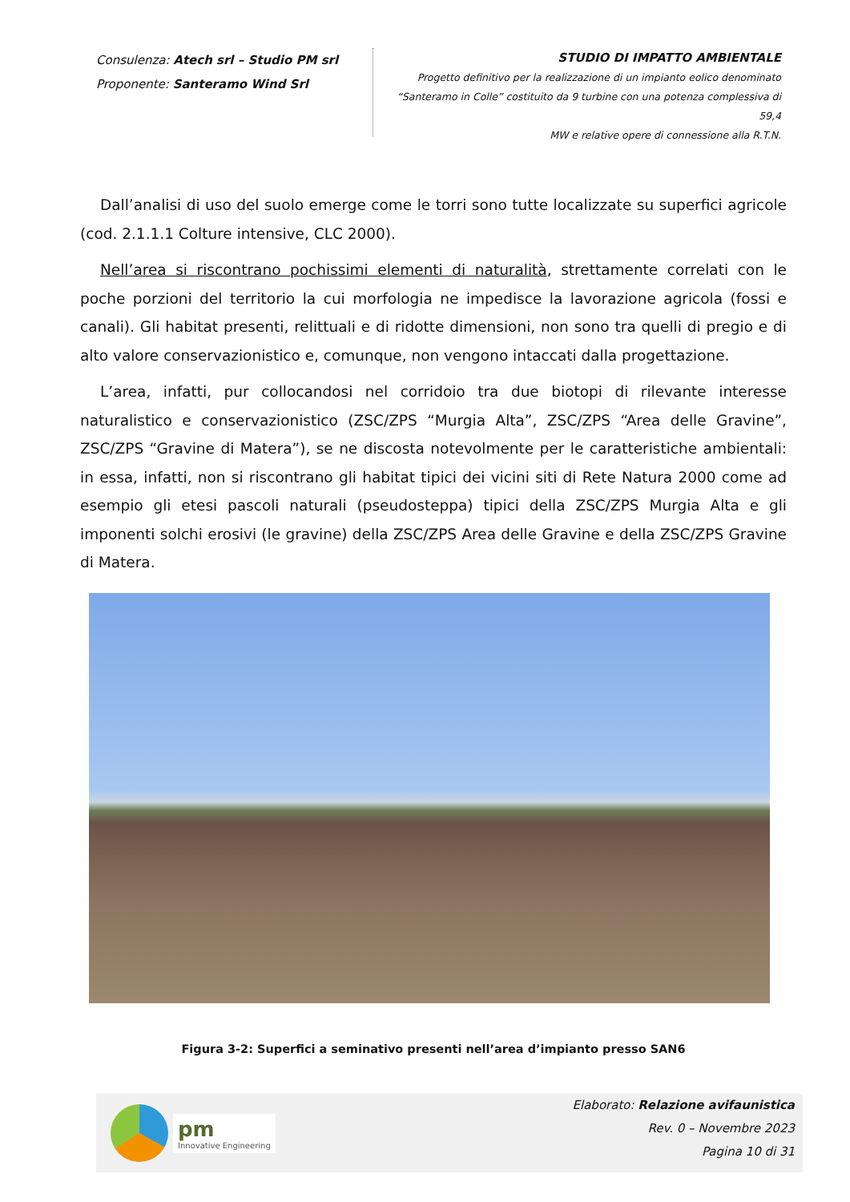Consulenza: Atech srl – Studio PM srl
Proponente: Santeramo Wind Srl
STUDIO DI IMPATTO AMBIENTALE
Progetto definitivo per la realizzazione di un impianto eolico denominato
“Santeramo in Colle” costituito da 9 turbine con una potenza complessiva di 59,4
MW e relative opere di connessione alla R.T.N.
Dall’analisi di uso del suolo emerge come le torri sono tutte localizzate su superfici agricole (cod. 2.1.1.1 Colture intensive, CLC 2000).
Nell’area si riscontrano pochissimi elementi di naturalità, strettamente correlati con le poche porzioni del territorio la cui morfologia ne impedisce la lavorazione agricola (fossi e canali). Gli habitat presenti, relittuali e di ridotte dimensioni, non sono tra quelli di pregio e di alto valore conservazionistico e, comunque, non vengono intaccati dalla progettazione.
L’area, infatti, pur collocandosi nel corridoio tra due biotopi di rilevante interesse naturalistico e conservazionistico (ZSC/ZPS “Murgia Alta”, ZSC/ZPS “Area delle Gravine”, ZSC/ZPS “Gravine di Matera”), se ne discosta notevolmente per le caratteristiche ambientali: in essa, infatti, non si riscontrano gli habitat tipici dei vicini siti di Rete Natura 2000 come ad esempio gli etesi pascoli naturali (pseudosteppa) tipici della ZSC/ZPS Murgia Alta e gli imponenti solchi erosivi (le gravine) della ZSC/ZPS Area delle Gravine e della ZSC/ZPS Gravine di Matera.
Figura 3-2: Superfici a seminativo presenti nell’area d’impianto presso SAN6
pm
Innovative Engineering
Elaborato: Relazione avifaunistica
Rev. 0 – Novembre 2023
Pagina 10 di 31